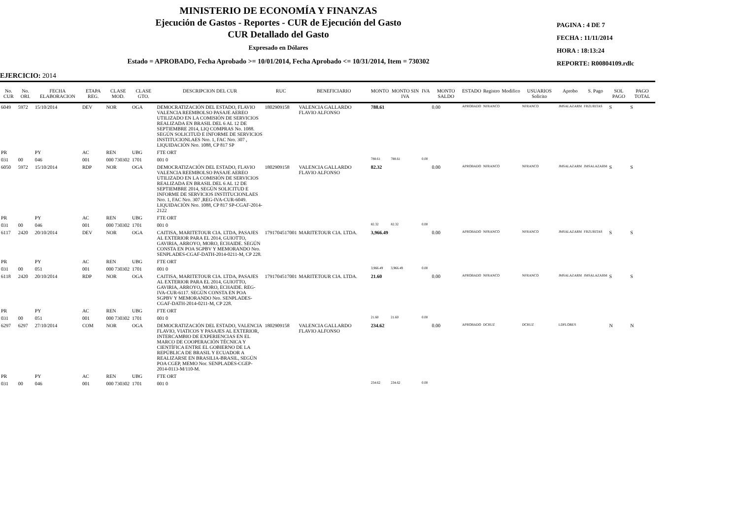MINISTERIO DE ECONOMÍA Y FINANZAS
Ejecución de Gastos - Reportes - CUR de Ejecución del Gasto
CUR Detallado del Gasto
Expresado en Dólares
Estado = APROBADO, Fecha Aprobado >= 10/01/2014, Fecha Aprobado <= 10/31/2014, Item = 730302
PAGINA : 4 DE 7
FECHA : 11/11/2014
HORA : 18:13:24
REPORTE: R00804109.rdlc
EJERCICIO: 2014
| No. CUR | No. ORI. | FECHA ELABORACION | ETAPA REG. | CLASE MOD. | CLASE GTO. | DESCRIPCION DEL CUR | RUC | BENEFICIARIO | MONTO | MONTO SIN IVA | IVA | MONTO SALDO | ESTADO | Registro | Modifico | USUARIOS Solicito | Aprobo | S. Pago | SOL PAGO | PAGO TOTAL |
| --- | --- | --- | --- | --- | --- | --- | --- | --- | --- | --- | --- | --- | --- | --- | --- | --- | --- | --- | --- | --- |
| 6049 | 5972 | 15/10/2014 | DEV | NOR | OGA | DEMOCRATIZACIÓN DEL ESTADO, FLAVIO VALENCIA REEMBOLSO PASAJE AEREO UTILIZADO EN LA COMISIÓN DE SERVICIOS REALIZADA EN BRASIL DEL 6 AL 12 DE SEPTIEMBRE 2014, LIQ COMPRAS No. 1088. SEGÚN SOLICITUD E INFORME DE SERVICIOS INSTITUCIONLAES Nro. 1, FAC Nro. 307 , LIQUIDACIÓN Nro. 1088, CP 817 SP | 1802909158 | VALENCIA GALLARDO FLAVIO ALFONSO | 788.61 | | | 0.00 | APROBADO | NFRANCO | | NFRANCO | JMSALAZARM | FRZURITAS | S | S |
| PR | | PY | AC | REN | UBG | FTE ORT | | | | | | | | | | | | | | |
| 031 | 00 | 046 | 001 | 000 730302 | 1701 | 001 0 | | | 788.61 | 788.61 | 0.00 | | | | | | | | | |
| 6050 | 5972 | 15/10/2014 | RDP | NOR | OGA | DEMOCRATIZACIÓN DEL ESTADO, FLAVIO VALENCIA REEMBOLSO PASAJE AEREO UTILIZADO EN LA COMISIÓN DE SERVICIOS REALIZADA EN BRASIL DEL 6 AL 12 DE SEPTIEMBRE 2014, SEGÚN SOLICITUD E INFORME DE SERVICIOS INSTITUCIONLAES Nro. 1, FAC Nro. 307 ,REG-IVA-CUR-6049. LIQUIDACIÓN Nro. 1088, CP 817 SP-CGAF-2014-2122 | 1802909158 | VALENCIA GALLARDO FLAVIO ALFONSO | 82.32 | | | 0.00 | APROBADO | NFRANCO | | NFRANCO | JMSALAZARM | JMSALAZARM | S | S |
| PR | | PY | AC | REN | UBG | FTE ORT | | | | | | | | | | | | | | |
| 031 | 00 | 046 | 001 | 000 730302 | 1701 | 001 0 | | | 82.32 | 82.32 | 0.00 | | | | | | | | | |
| 6117 | 2420 | 20/10/2014 | DEV | NOR | OGA | CAITISA, MARITETOUR CIA. LTDA, PASAJES AL EXTERIOR PARA EL 2014, GUIOTTO, GAVIRIA, ARROYO, MORO, ECHAIDE. SEGÚN CONSTA EN POA SGPBV Y MEMORANDO Nro. SENPLADES-CGAF-DATH-2014-0211-M, CP 228. | 1791704517001 | MARITETOUR CIA. LTDA. | 3,966.49 | | | 0.00 | APROBADO | NFRANCO | | NFRANCO | JMSALAZARM | FRZURITAS | S | S |
| PR | | PY | AC | REN | UBG | FTE ORT | | | | | | | | | | | | | | |
| 031 | 00 | 051 | 001 | 000 730302 | 1701 | 001 0 | | | 3,966.49 | 3,966.49 | 0.00 | | | | | | | | | |
| 6118 | 2420 | 20/10/2014 | RDP | NOR | OGA | CAITISA, MARITETOUR CIA. LTDA, PASAJES AL EXTERIOR PARA EL 2014, GUIOTTO, GAVIRIA, ARROYO, MORO, ECHAIDE. REG-IVA-CUR-6117. SEGÚN CONSTA EN POA SGPBV Y MEMORANDO Nro. SENPLADES-CGAF-DATH-2014-0211-M, CP 228. | 1791704517001 | MARITETOUR CIA. LTDA. | 21.60 | | | 0.00 | APROBADO | NFRANCO | | NFRANCO | JMSALAZARM | JMSALAZARM | S | S |
| PR | | PY | AC | REN | UBG | FTE ORT | | | | | | | | | | | | | | |
| 031 | 00 | 051 | 001 | 000 730302 | 1701 | 001 0 | | | 21.60 | 21.60 | 0.00 | | | | | | | | | |
| 6297 | 6297 | 27/10/2014 | COM | NOR | OGA | DEMOCRATIZACIÓN DEL ESTADO, VALENCIA FLAVIO, VIATICOS Y PASAJES AL EXTERIOR, INTERCAMBIO DE EXPERIENCIAS EN EL MARCO DE COOPERACIÓN TÉCNICA Y CIENTÍFICA ENTRE EL GOBIERNO DE LA REPÚBLICA DE BRASIL Y ECUADOR A REALIZARSE EN BRASILIA-BRASIL, SEGÚN POA CGEP, MEMO Nor. SENPLADES-CGEP-2014-0113-M/110-M. | 1802909158 | VALENCIA GALLARDO FLAVIO ALFONSO | 234.62 | | | 0.00 | APROBADO | DCRUZ | | DCRUZ | LDFLORES | | N | N |
| PR | | PY | AC | REN | UBG | FTE ORT | | | | | | | | | | | | | | |
| 031 | 00 | 046 | 001 | 000 730302 | 1701 | 001 0 | | | 234.62 | 234.62 | 0.00 | | | | | | | | | |